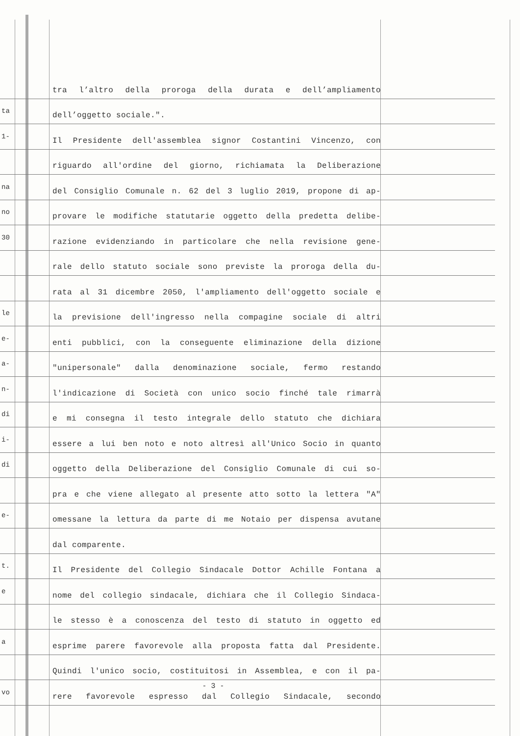tra l’altro della proroga della durata e dell’ampliamento
ta
dell’oggetto sociale.".
1-
Il Presidente dell'assemblea signor Costantini Vincenzo, con
riguardo all'ordine del giorno, richiamata la Deliberazione
na
del Consiglio Comunale n. 62 del 3 luglio 2019, propone di ap-
no
provare le modifiche statutarie oggetto della predetta delibe-
30
razione evidenziando in particolare che nella revisione gene-
rale dello statuto sociale sono previste la proroga della du-
rata al 31 dicembre 2050, l'ampliamento dell'oggetto sociale e
le
la previsione dell'ingresso nella compagine sociale di altri
e-
enti pubblici, con la conseguente eliminazione della dizione
a-
"unipersonale" dalla denominazione sociale, fermo restando
n-
l'indicazione di Società con unico socio finché tale rimarrà
di
e mi consegna il testo integrale dello statuto che dichiara
i-
essere a lui ben noto e noto altresì all'Unico Socio in quanto
di
oggetto della Deliberazione del Consiglio Comunale di cui so-
pra e che viene allegato al presente atto sotto la lettera "A"
e-
omessane la lettura da parte di me Notaio per dispensa avutane
dal comparente.
t.
Il Presidente del Collegio Sindacale Dottor Achille Fontana a
e
nome del collegio sindacale, dichiara che il Collegio Sindaca-
le stesso è a conoscenza del testo di statuto in oggetto ed
a
esprime parere favorevole alla proposta fatta dal Presidente.
Quindi l'unico socio, costituitosi in Assemblea, e con il pa-
vo
rere favorevole espresso dal Collegio Sindacale, secondo
- 3 -